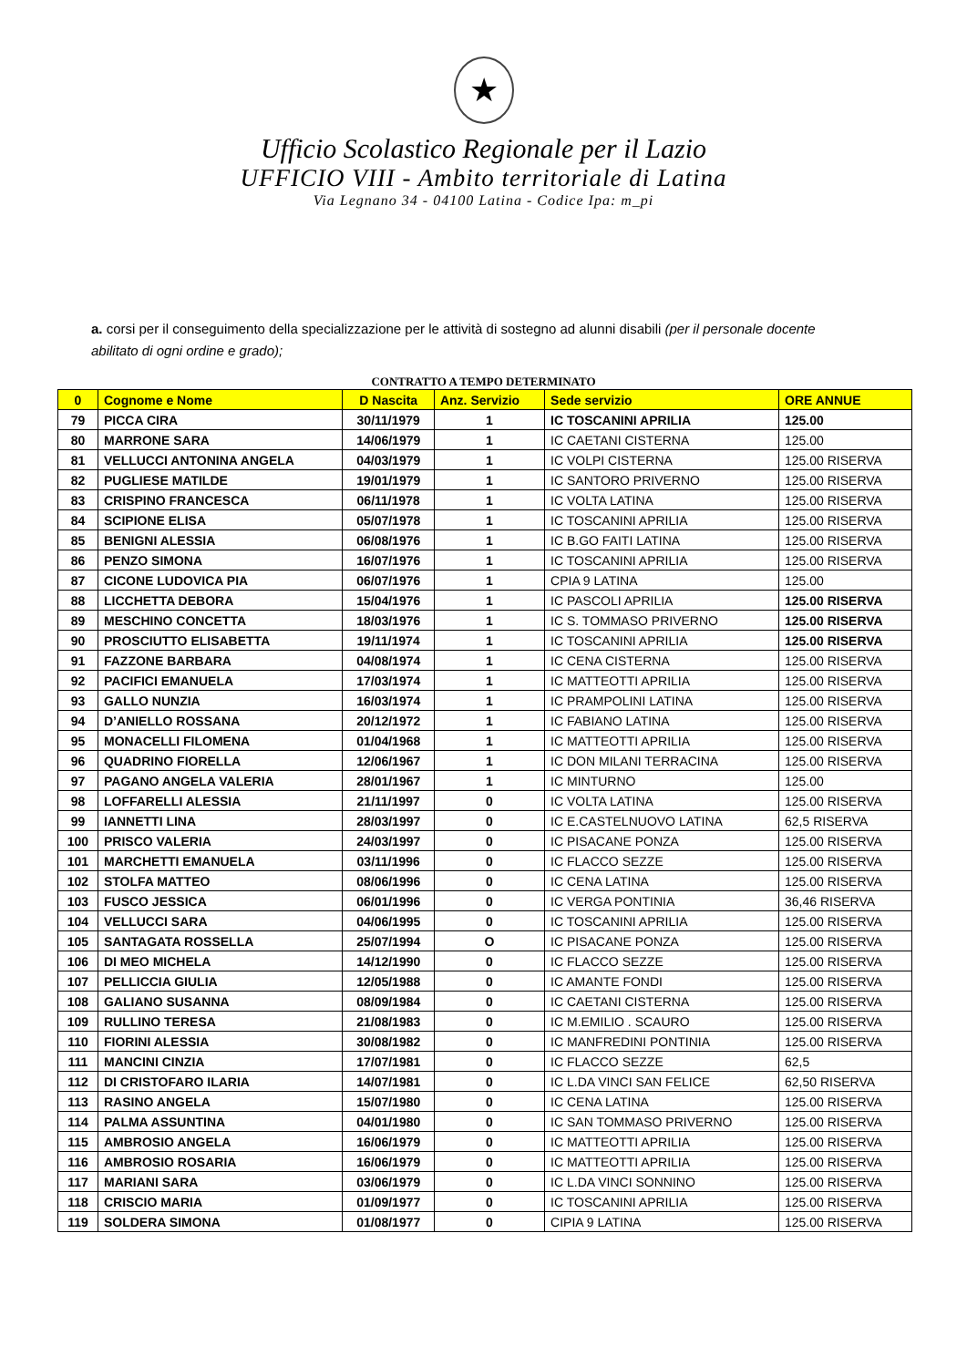★
Ufficio Scolastico Regionale per il Lazio
UFFICIO VIII - Ambito territoriale di Latina
Via Legnano 34 - 04100 Latina - Codice Ipa: m_pi
a. corsi per il conseguimento della specializzazione per le attività di sostegno ad alunni disabili (per il personale docente abilitato di ogni ordine e grado);
CONTRATTO A TEMPO DETERMINATO
| 0 | Cognome e Nome | D Nascita | Anz. Servizio | Sede servizio | ORE ANNUE |
| --- | --- | --- | --- | --- | --- |
| 79 | PICCA CIRA | 30/11/1979 | 1 | IC TOSCANINI APRILIA | 125.00 |
| 80 | MARRONE SARA | 14/06/1979 | 1 | IC CAETANI CISTERNA | 125.00 |
| 81 | VELLUCCI ANTONINA ANGELA | 04/03/1979 | 1 | IC VOLPI CISTERNA | 125.00 RISERVA |
| 82 | PUGLIESE MATILDE | 19/01/1979 | 1 | IC SANTORO PRIVERNO | 125.00 RISERVA |
| 83 | CRISPINO FRANCESCA | 06/11/1978 | 1 | IC VOLTA LATINA | 125.00 RISERVA |
| 84 | SCIPIONE ELISA | 05/07/1978 | 1 | IC TOSCANINI APRILIA | 125.00 RISERVA |
| 85 | BENIGNI ALESSIA | 06/08/1976 | 1 | IC B.GO FAITI LATINA | 125.00 RISERVA |
| 86 | PENZO SIMONA | 16/07/1976 | 1 | IC TOSCANINI APRILIA | 125.00 RISERVA |
| 87 | CICONE LUDOVICA PIA | 06/07/1976 | 1 | CPIA 9 LATINA | 125.00 |
| 88 | LICCHETTA DEBORA | 15/04/1976 | 1 | IC PASCOLI APRILIA | 125.00 RISERVA |
| 89 | MESCHINO CONCETTA | 18/03/1976 | 1 | IC S. TOMMASO PRIVERNO | 125.00 RISERVA |
| 90 | PROSCIUTTO ELISABETTA | 19/11/1974 | 1 | IC TOSCANINI APRILIA | 125.00 RISERVA |
| 91 | FAZZONE BARBARA | 04/08/1974 | 1 | IC CENA CISTERNA | 125.00 RISERVA |
| 92 | PACIFICI EMANUELA | 17/03/1974 | 1 | IC MATTEOTTI APRILIA | 125.00 RISERVA |
| 93 | GALLO NUNZIA | 16/03/1974 | 1 | IC PRAMPOLINI LATINA | 125.00 RISERVA |
| 94 | D’ANIELLO ROSSANA | 20/12/1972 | 1 | IC FABIANO LATINA | 125.00 RISERVA |
| 95 | MONACELLI FILOMENA | 01/04/1968 | 1 | IC MATTEOTTI APRILIA | 125.00 RISERVA |
| 96 | QUADRINO FIORELLA | 12/06/1967 | 1 | IC DON MILANI TERRACINA | 125.00 RISERVA |
| 97 | PAGANO ANGELA VALERIA | 28/01/1967 | 1 | IC MINTURNO | 125.00 |
| 98 | LOFFARELLI ALESSIA | 21/11/1997 | 0 | IC VOLTA LATINA | 125.00 RISERVA |
| 99 | IANNETTI LINA | 28/03/1997 | 0 | IC E.CASTELNUOVO LATINA | 62,5 RISERVA |
| 100 | PRISCO VALERIA | 24/03/1997 | 0 | IC PISACANE PONZA | 125.00 RISERVA |
| 101 | MARCHETTI EMANUELA | 03/11/1996 | 0 | IC FLACCO SEZZE | 125.00 RISERVA |
| 102 | STOLFA MATTEO | 08/06/1996 | 0 | IC CENA LATINA | 125.00 RISERVA |
| 103 | FUSCO JESSICA | 06/01/1996 | 0 | IC VERGA PONTINIA | 36,46 RISERVA |
| 104 | VELLUCCI SARA | 04/06/1995 | 0 | IC TOSCANINI APRILIA | 125.00 RISERVA |
| 105 | SANTAGATA ROSSELLA | 25/07/1994 | O | IC PISACANE PONZA | 125.00 RISERVA |
| 106 | DI MEO MICHELA | 14/12/1990 | 0 | IC FLACCO SEZZE | 125.00 RISERVA |
| 107 | PELLICCIA GIULIA | 12/05/1988 | 0 | IC AMANTE FONDI | 125.00 RISERVA |
| 108 | GALIANO SUSANNA | 08/09/1984 | 0 | IC CAETANI CISTERNA | 125.00 RISERVA |
| 109 | RULLINO TERESA | 21/08/1983 | 0 | IC M.EMILIO . SCAURO | 125.00 RISERVA |
| 110 | FIORINI ALESSIA | 30/08/1982 | 0 | IC MANFREDINI PONTINIA | 125.00 RISERVA |
| 111 | MANCINI CINZIA | 17/07/1981 | 0 | IC FLACCO SEZZE | 62,5 |
| 112 | DI CRISTOFARO ILARIA | 14/07/1981 | 0 | IC L.DA VINCI SAN FELICE | 62,50 RISERVA |
| 113 | RASINO ANGELA | 15/07/1980 | 0 | IC CENA LATINA | 125.00 RISERVA |
| 114 | PALMA ASSUNTINA | 04/01/1980 | 0 | IC SAN TOMMASO PRIVERNO | 125.00 RISERVA |
| 115 | AMBROSIO ANGELA | 16/06/1979 | 0 | IC MATTEOTTI APRILIA | 125.00 RISERVA |
| 116 | AMBROSIO ROSARIA | 16/06/1979 | 0 | IC MATTEOTTI APRILIA | 125.00 RISERVA |
| 117 | MARIANI SARA | 03/06/1979 | 0 | IC L.DA VINCI SONNINO | 125.00 RISERVA |
| 118 | CRISCIO MARIA | 01/09/1977 | 0 | IC TOSCANINI APRILIA | 125.00 RISERVA |
| 119 | SOLDERA SIMONA | 01/08/1977 | 0 | CIPIA 9 LATINA | 125.00 RISERVA |